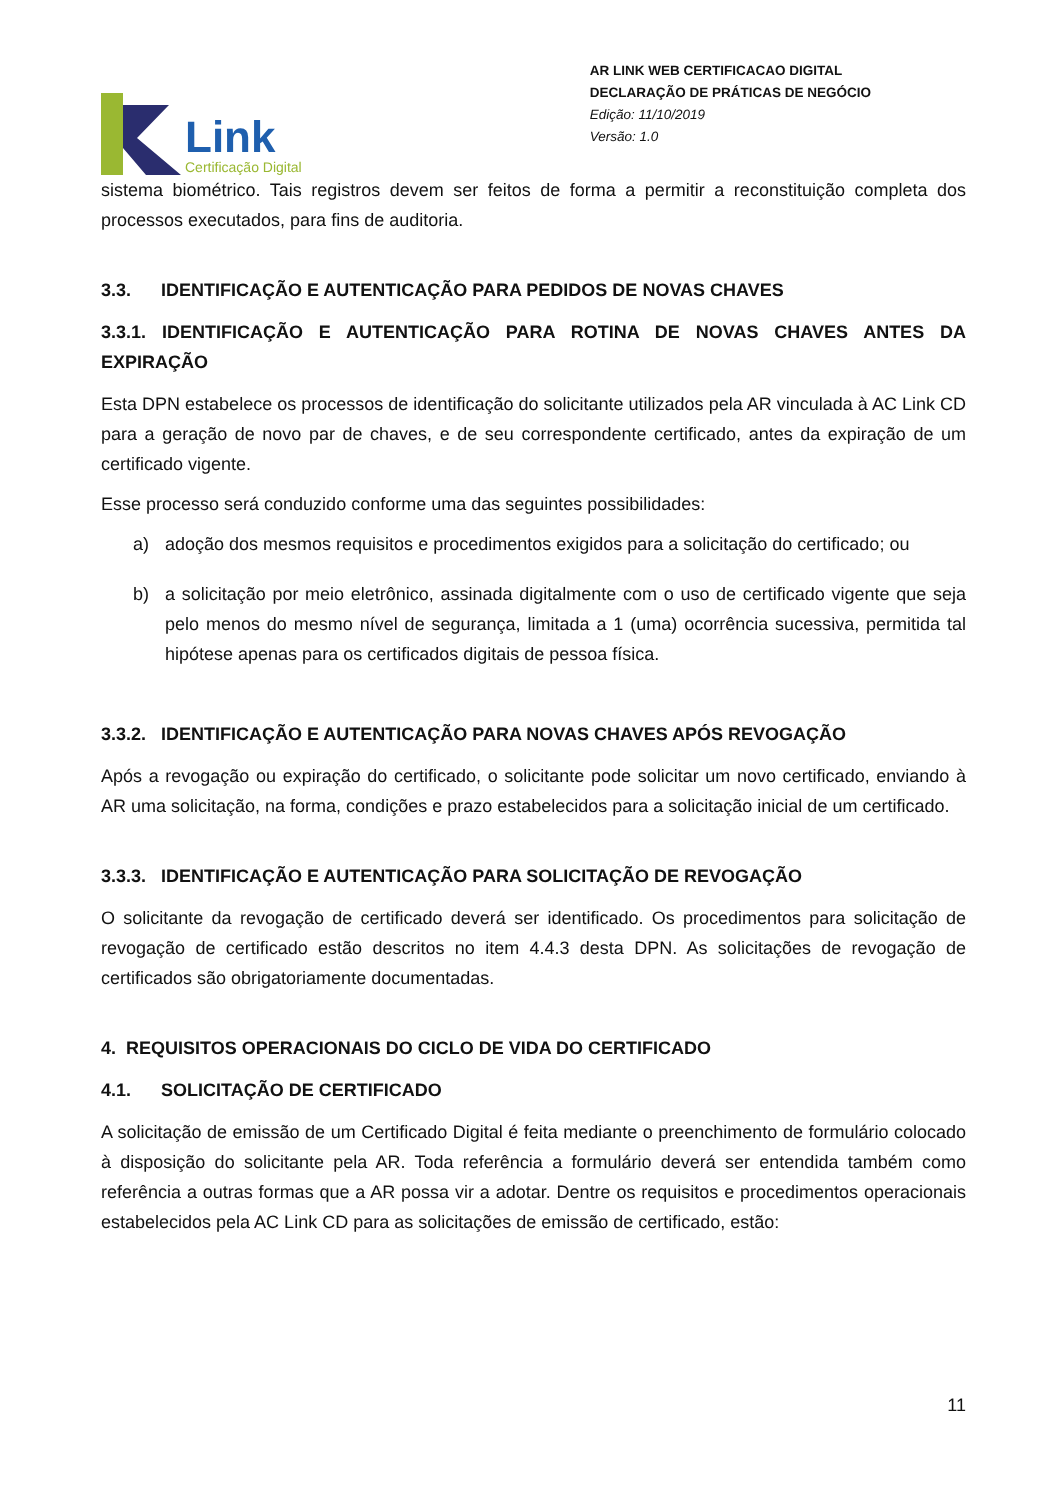Link
Certificação Digital
AR LINK WEB CERTIFICACAO DIGITAL
DECLARAÇÃO DE PRÁTICAS DE NEGÓCIO
Edição: 11/10/2019
Versão: 1.0
sistema biométrico. Tais registros devem ser feitos de forma a permitir a reconstituição completa dos processos executados, para fins de auditoria.
3.3. IDENTIFICAÇÃO E AUTENTICAÇÃO PARA PEDIDOS DE NOVAS CHAVES
3.3.1. IDENTIFICAÇÃO E AUTENTICAÇÃO PARA ROTINA DE NOVAS CHAVES ANTES DA EXPIRAÇÃO
Esta DPN estabelece os processos de identificação do solicitante utilizados pela AR vinculada à AC Link CD para a geração de novo par de chaves, e de seu correspondente certificado, antes da expiração de um certificado vigente.
Esse processo será conduzido conforme uma das seguintes possibilidades:
a) adoção dos mesmos requisitos e procedimentos exigidos para a solicitação do certificado; ou
b) a solicitação por meio eletrônico, assinada digitalmente com o uso de certificado vigente que seja pelo menos do mesmo nível de segurança, limitada a 1 (uma) ocorrência sucessiva, permitida tal hipótese apenas para os certificados digitais de pessoa física.
3.3.2. IDENTIFICAÇÃO E AUTENTICAÇÃO PARA NOVAS CHAVES APÓS REVOGAÇÃO
Após a revogação ou expiração do certificado, o solicitante pode solicitar um novo certificado, enviando à AR uma solicitação, na forma, condições e prazo estabelecidos para a solicitação inicial de um certificado.
3.3.3. IDENTIFICAÇÃO E AUTENTICAÇÃO PARA SOLICITAÇÃO DE REVOGAÇÃO
O solicitante da revogação de certificado deverá ser identificado. Os procedimentos para solicitação de revogação de certificado estão descritos no item 4.4.3 desta DPN. As solicitações de revogação de certificados são obrigatoriamente documentadas.
4. REQUISITOS OPERACIONAIS DO CICLO DE VIDA DO CERTIFICADO
4.1. SOLICITAÇÃO DE CERTIFICADO
A solicitação de emissão de um Certificado Digital é feita mediante o preenchimento de formulário colocado à disposição do solicitante pela AR. Toda referência a formulário deverá ser entendida também como referência a outras formas que a AR possa vir a adotar. Dentre os requisitos e procedimentos operacionais estabelecidos pela AC Link CD para as solicitações de emissão de certificado, estão:
11